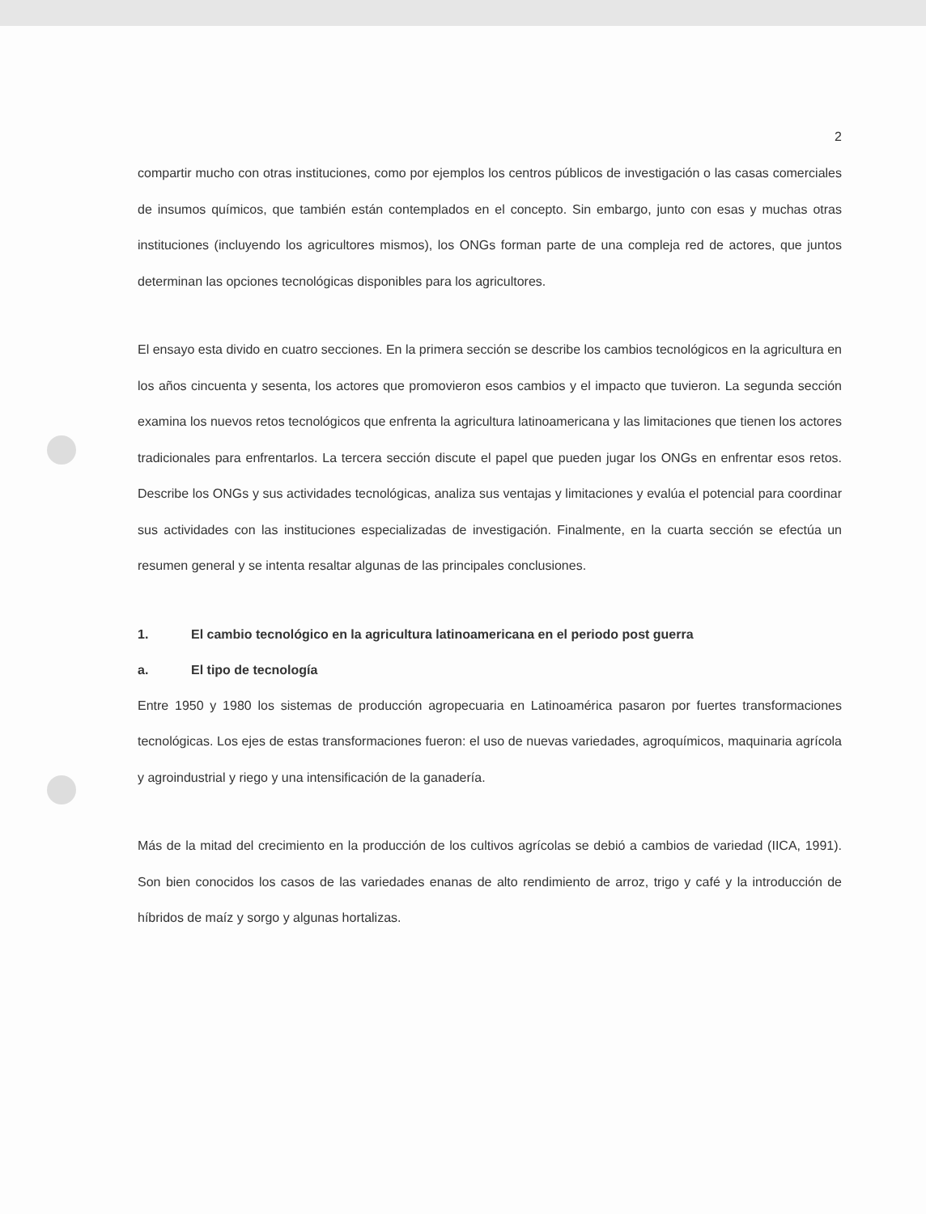2
compartir mucho con otras instituciones, como por ejemplos los centros públicos de investigación o las casas comerciales de insumos químicos, que también están contemplados en el concepto. Sin embargo, junto con esas y muchas otras instituciones (incluyendo los agricultores mismos), los ONGs forman parte de una compleja red de actores, que juntos determinan las opciones tecnológicas disponibles para los agricultores.
El ensayo esta divido en cuatro secciones. En la primera sección se describe los cambios tecnológicos en la agricultura en los años cincuenta y sesenta, los actores que promovieron esos cambios y el impacto que tuvieron. La segunda sección examina los nuevos retos tecnológicos que enfrenta la agricultura latinoamericana y las limitaciones que tienen los actores tradicionales para enfrentarlos. La tercera sección discute el papel que pueden jugar los ONGs en enfrentar esos retos. Describe los ONGs y sus actividades tecnológicas, analiza sus ventajas y limitaciones y evalúa el potencial para coordinar sus actividades con las instituciones especializadas de investigación. Finalmente, en la cuarta sección se efectúa un resumen general y se intenta resaltar algunas de las principales conclusiones.
1. El cambio tecnológico en la agricultura latinoamericana en el periodo post guerra
a. El tipo de tecnología
Entre 1950 y 1980 los sistemas de producción agropecuaria en Latinoamérica pasaron por fuertes transformaciones tecnológicas. Los ejes de estas transformaciones fueron: el uso de nuevas variedades, agroquímicos, maquinaria agrícola y agroindustrial y riego y una intensificación de la ganadería.
Más de la mitad del crecimiento en la producción de los cultivos agrícolas se debió a cambios de variedad (IICA, 1991). Son bien conocidos los casos de las variedades enanas de alto rendimiento de arroz, trigo y café y la introducción de híbridos de maíz y sorgo y algunas hortalizas.